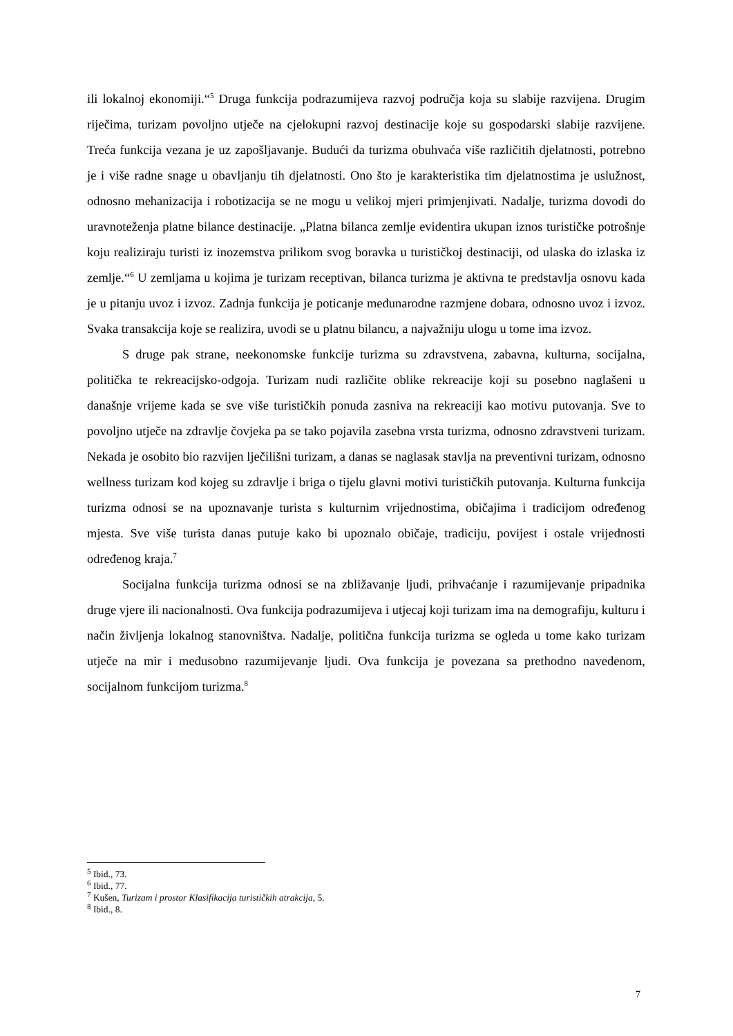ili lokalnoj ekonomiji.“<sup>5</sup> Druga funkcija podrazumijeva razvoj područja koja su slabije razvijena. Drugim riječima, turizam povoljno utječe na cjelokupni razvoj destinacije koje su gospodarski slabije razvijene. Treća funkcija vezana je uz zapošljavanje. Budući da turizma obuhvaća više različitih djelatnosti, potrebno je i više radne snage u obavljanju tih djelatnosti. Ono što je karakteristika tim djelatnostima je uslužnost, odnosno mehanizacija i robotizacija se ne mogu u velikoj mjeri primjenjivati. Nadalje, turizma dovodi do uravnoteženja platne bilance destinacije. „Platna bilanca zemlje evidentira ukupan iznos turističke potrošnje koju realiziraju turisti iz inozemstva prilikom svog boravka u turističkoj destinaciji, od ulaska do izlaska iz zemlje.“<sup>6</sup> U zemljama u kojima je turizam receptivan, bilanca turizma je aktivna te predstavlja osnovu kada je u pitanju uvoz i izvoz. Zadnja funkcija je poticanje međunarodne razmjene dobara, odnosno uvoz i izvoz. Svaka transakcija koje se realizira, uvodi se u platnu bilancu, a najvažniju ulogu u tome ima izvoz.
S druge pak strane, neekonomske funkcije turizma su zdravstvena, zabavna, kulturna, socijalna, politička te rekreacijsko-odgoja. Turizam nudi različite oblike rekreacije koji su posebno naglašeni u današnje vrijeme kada se sve više turističkih ponuda zasniva na rekreaciji kao motivu putovanja. Sve to povoljno utječe na zdravlje čovjeka pa se tako pojavila zasebna vrsta turizma, odnosno zdravstveni turizam. Nekada je osobito bio razvijen lječilišni turizam, a danas se naglasak stavlja na preventivni turizam, odnosno wellness turizam kod kojeg su zdravlje i briga o tijelu glavni motivi turističkih putovanja. Kulturna funkcija turizma odnosi se na upoznavanje turista s kulturnim vrijednostima, običajima i tradicijom određenog mjesta. Sve više turista danas putuje kako bi upoznalo običaje, tradiciju, povijest i ostale vrijednosti određenog kraja.<sup>7</sup>
Socijalna funkcija turizma odnosi se na zbližavanje ljudi, prihvaćanje i razumijevanje pripadnika druge vjere ili nacionalnosti. Ova funkcija podrazumijeva i utjecaj koji turizam ima na demografiju, kulturu i način življenja lokalnog stanovništva. Nadalje, politična funkcija turizma se ogleda u tome kako turizam utječe na mir i međusobno razumijevanje ljudi. Ova funkcija je povezana sa prethodno navedenom, socijalnom funkcijom turizma.<sup>8</sup>
<sup>5</sup> Ibid., 73.
<sup>6</sup> Ibid., 77.
<sup>7</sup> Kušen, Turizam i prostor Klasifikacija turističkih atrakcija, 5.
<sup>8</sup> Ibid., 8.
7